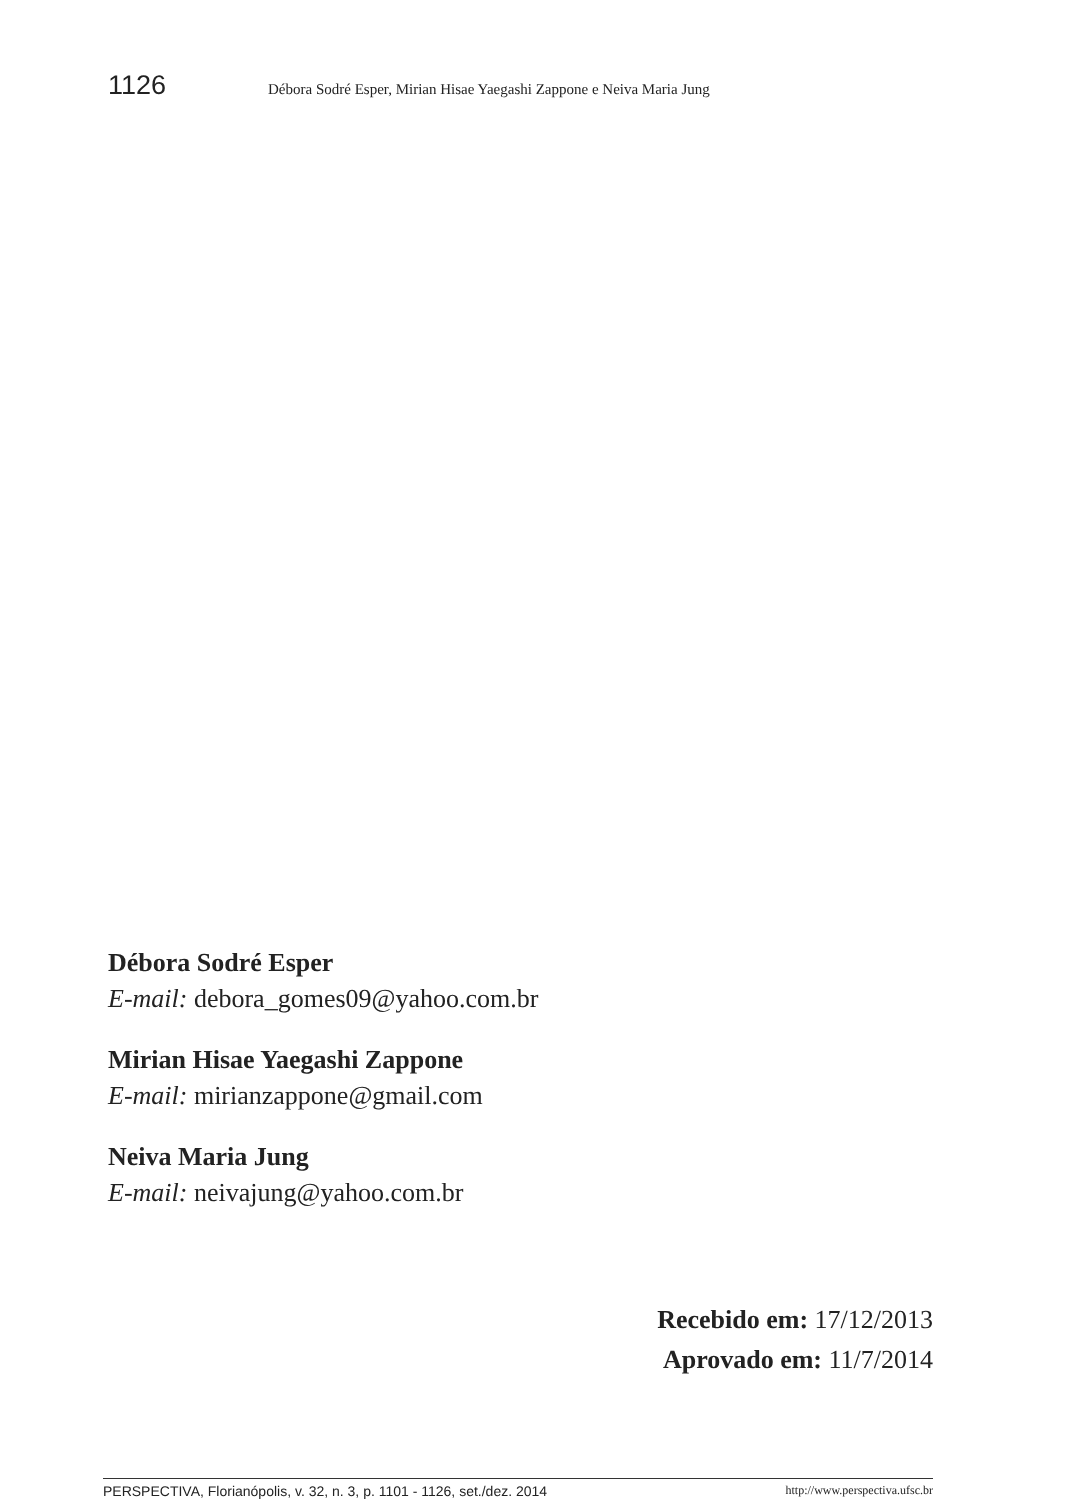1126 Débora Sodré Esper, Mirian Hisae Yaegashi Zappone e Neiva Maria Jung
Débora Sodré Esper
E-mail: debora_gomes09@yahoo.com.br
Mirian Hisae Yaegashi Zappone
E-mail: mirianzappone@gmail.com
Neiva Maria Jung
E-mail: neivajung@yahoo.com.br
Recebido em: 17/12/2013
Aprovado em: 11/7/2014
PERSPECTIVA, Florianópolis, v. 32, n. 3, p. 1101 - 1126, set./dez. 2014 http://www.perspectiva.ufsc.br